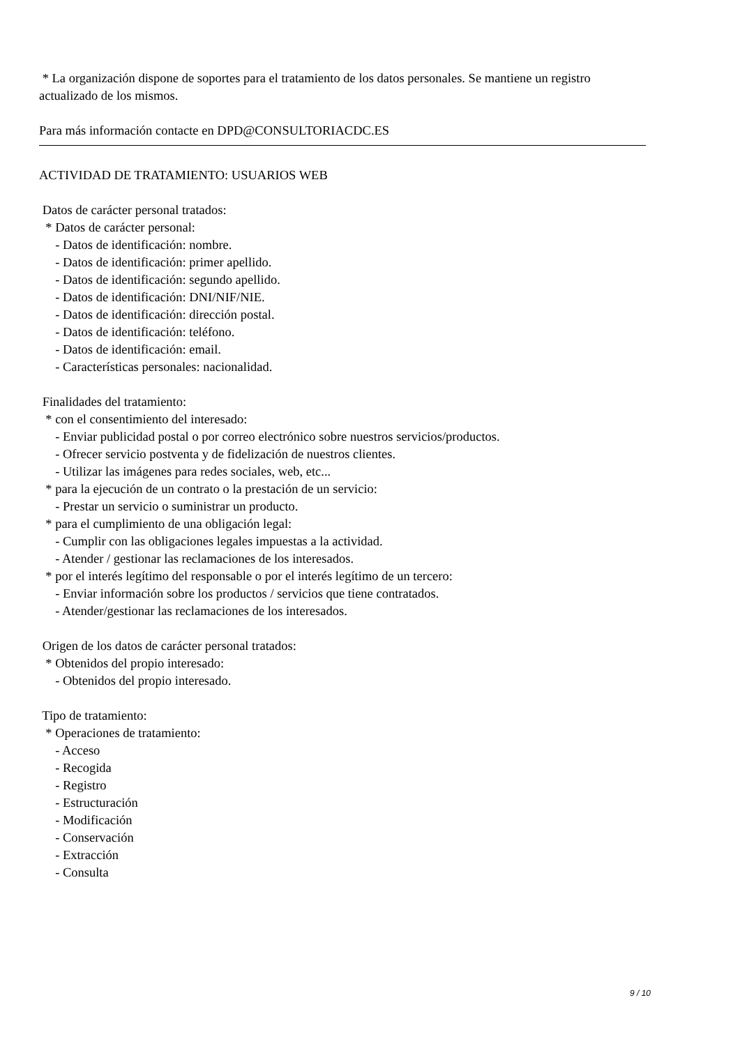* La organización dispone de soportes para el tratamiento de los datos personales. Se mantiene un registro
actualizado de los mismos.
Para más información contacte en DPD@CONSULTORIACDC.ES
ACTIVIDAD DE TRATAMIENTO: USUARIOS WEB
Datos de carácter personal tratados:
* Datos de carácter personal:
- Datos de identificación: nombre.
- Datos de identificación: primer apellido.
- Datos de identificación: segundo apellido.
- Datos de identificación: DNI/NIF/NIE.
- Datos de identificación: dirección postal.
- Datos de identificación: teléfono.
- Datos de identificación: email.
- Características personales: nacionalidad.
Finalidades del tratamiento:
* con el consentimiento del interesado:
- Enviar publicidad postal o por correo electrónico sobre nuestros servicios/productos.
- Ofrecer servicio postventa y de fidelización de nuestros clientes.
- Utilizar las imágenes para redes sociales, web, etc...
* para la ejecución de un contrato o la prestación de un servicio:
- Prestar un servicio o suministrar un producto.
* para el cumplimiento de una obligación legal:
- Cumplir con las obligaciones legales impuestas a la actividad.
- Atender / gestionar las reclamaciones de los interesados.
* por el interés legítimo del responsable o por el interés legítimo de un tercero:
- Enviar información sobre los productos / servicios que tiene contratados.
- Atender/gestionar las reclamaciones de los interesados.
Origen de los datos de carácter personal tratados:
* Obtenidos del propio interesado:
- Obtenidos del propio interesado.
Tipo de tratamiento:
* Operaciones de tratamiento:
- Acceso
- Recogida
- Registro
- Estructuración
- Modificación
- Conservación
- Extracción
- Consulta
9 / 10